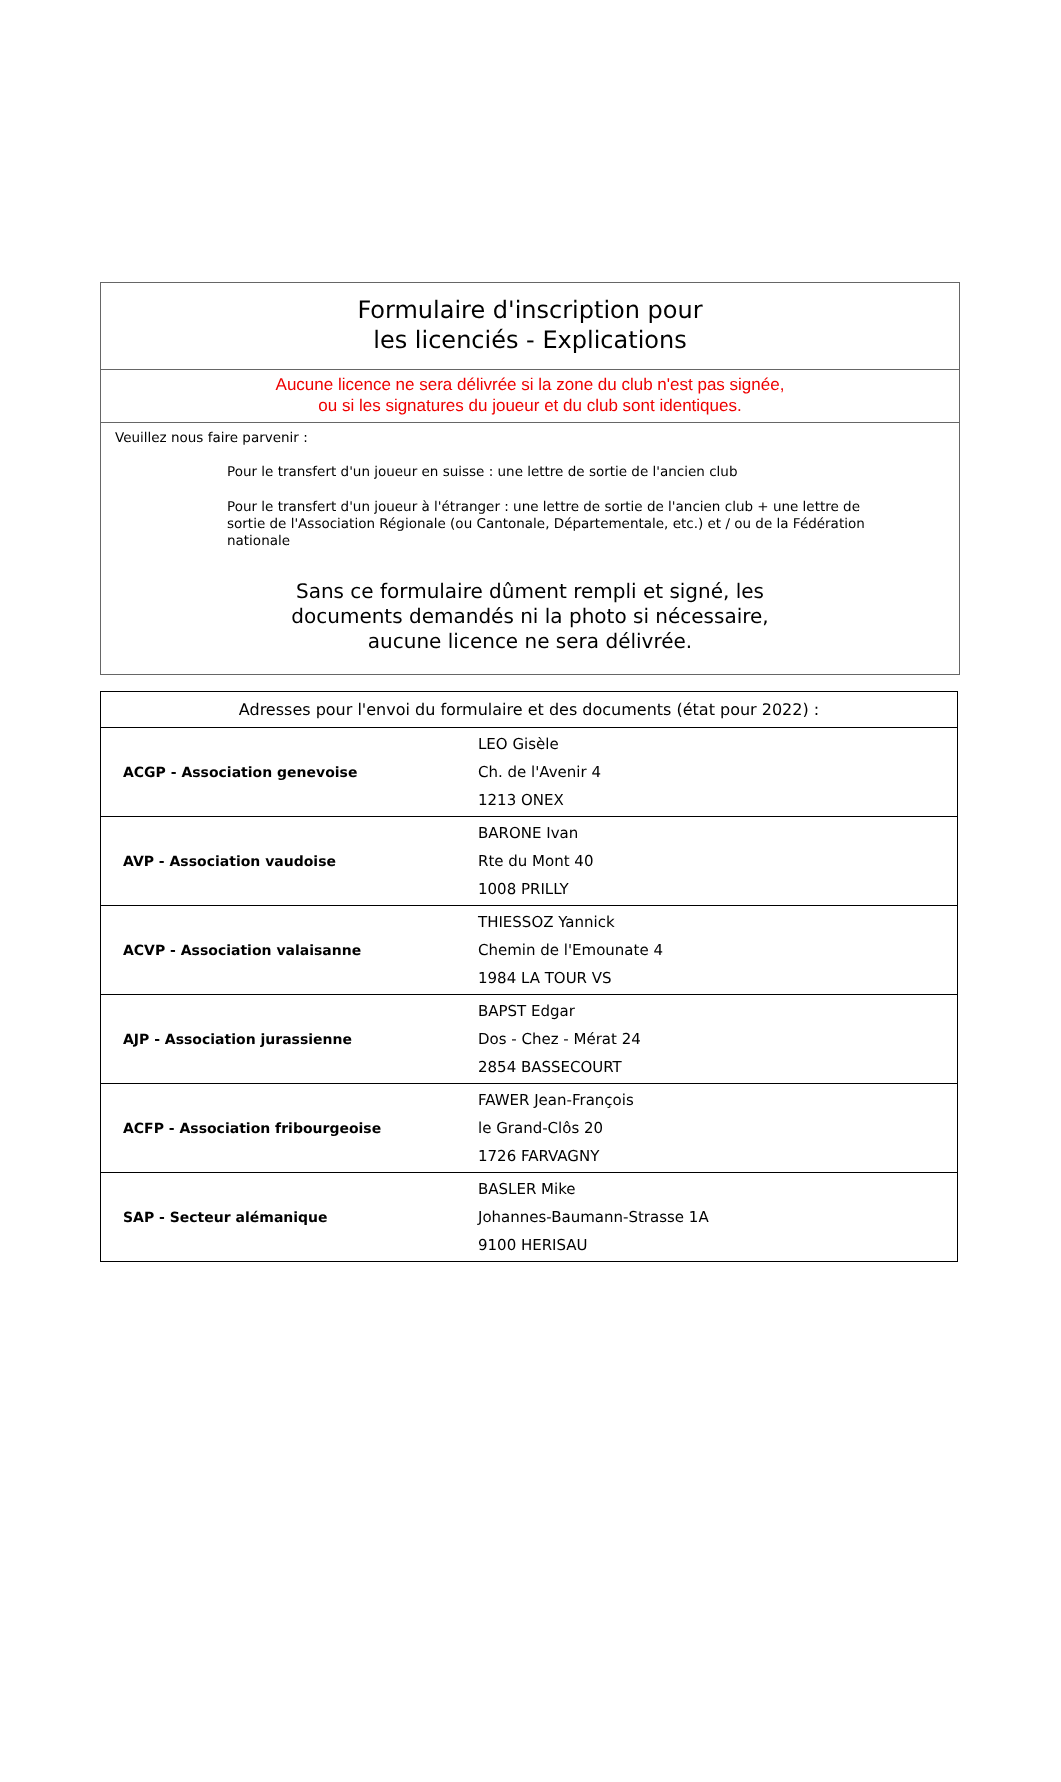Formulaire d'inscription pour
les licenciés - Explications
Aucune licence ne sera délivrée si la zone du club n'est pas signée,
ou si les signatures du joueur et du club sont identiques.
Veuillez nous faire parvenir :
Pour le transfert d'un joueur en suisse : une lettre de sortie de l'ancien club
Pour le transfert d'un joueur à l'étranger : une lettre de sortie de l'ancien club + une lettre de sortie de l'Association Régionale (ou Cantonale, Départementale, etc.) et / ou de la Fédération nationale
Sans ce formulaire dûment rempli et signé, les
documents demandés ni la photo si nécessaire,
aucune licence ne sera délivrée.
| Adresses pour l'envoi du formulaire et des documents (état pour 2022) : | |
| --- | --- |
| ACGP - Association genevoise | LEO Gisèle Ch. de l'Avenir 4 1213 ONEX |
| AVP - Association vaudoise | BARONE Ivan Rte du Mont 40 1008 PRILLY |
| ACVP - Association valaisanne | THIESSOZ Yannick Chemin de l'Emounate 4 1984 LA TOUR VS |
| AJP - Association jurassienne | BAPST Edgar Dos - Chez - Mérat 24 2854 BASSECOURT |
| ACFP - Association fribourgeoise | FAWER Jean-François le Grand-Clôs 20 1726 FARVAGNY |
| SAP - Secteur alémanique | BASLER Mike Johannes-Baumann-Strasse 1A 9100 HERISAU |